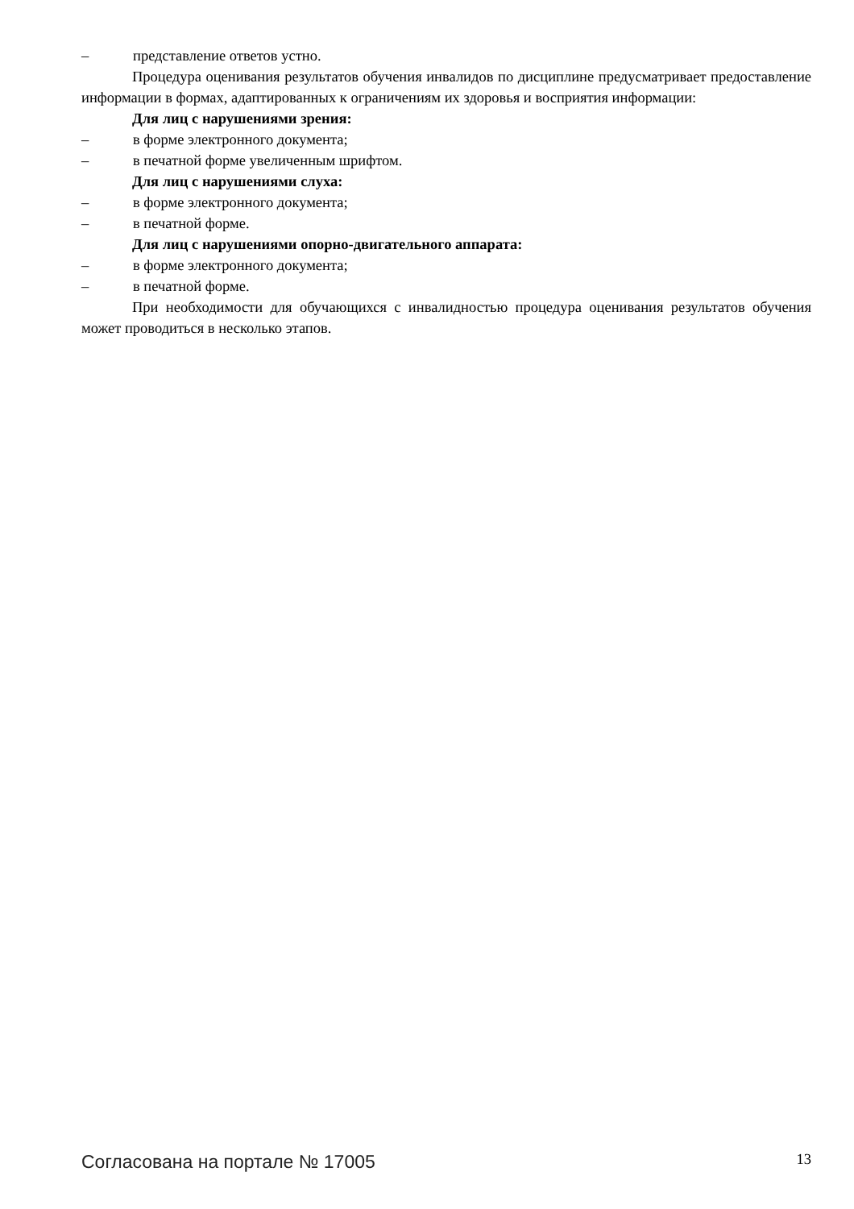– представление ответов устно.
Процедура оценивания результатов обучения инвалидов по дисциплине предусматривает предоставление информации в формах, адаптированных к ограничениям их здоровья и восприятия информации:
Для лиц с нарушениями зрения:
– в форме электронного документа;
– в печатной форме увеличенным шрифтом.
Для лиц с нарушениями слуха:
– в форме электронного документа;
– в печатной форме.
Для лиц с нарушениями опорно-двигательного аппарата:
– в форме электронного документа;
– в печатной форме.
При необходимости для обучающихся с инвалидностью процедура оценивания результатов обучения может проводиться в несколько этапов.
Согласована на портале № 17005 13